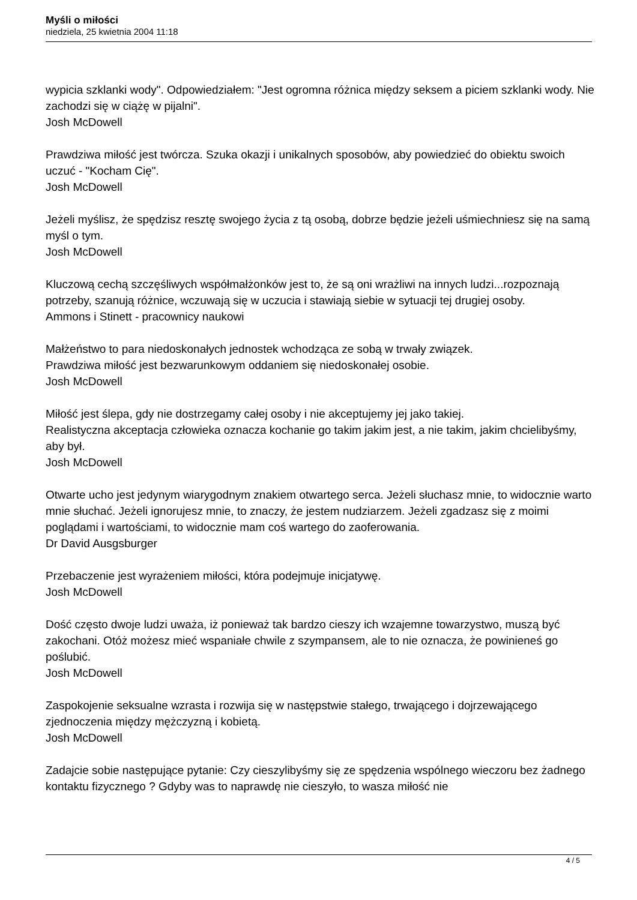Myśli o miłości
niedziela, 25 kwietnia 2004 11:18
wypicia szklanki wody". Odpowiedziałem: "Jest ogromna różnica między seksem a piciem szklanki wody. Nie zachodzi się w ciążę w pijalni".
Josh McDowell
Prawdziwa miłość jest twórcza. Szuka okazji i unikalnych sposobów, aby powiedzieć do obiektu swoich uczuć - "Kocham Cię".
Josh McDowell
Jeżeli myślisz, że spędzisz resztę swojego życia z tą osobą, dobrze będzie jeżeli uśmiechniesz się na samą myśl o tym.
Josh McDowell
Kluczową cechą szczęśliwych współmałżonków jest to, że są oni wrażliwi na innych ludzi...rozpoznają potrzeby, szanują różnice, wczuwają się w uczucia i stawiają siebie w sytuacji tej drugiej osoby.
Ammons i Stinett - pracownicy naukowi
Małżeństwo to para niedoskonałych jednostek wchodząca ze sobą w trwały związek.
Prawdziwa miłość jest bezwarunkowym oddaniem się niedoskonałej osobie.
Josh McDowell
Miłość jest ślepa, gdy nie dostrzegamy całej osoby i nie akceptujemy jej jako takiej.
Realistyczna akceptacja człowieka oznacza kochanie go takim jakim jest, a nie takim, jakim chcielibyśmy, aby był.
Josh McDowell
Otwarte ucho jest jedynym wiarygodnym znakiem otwartego serca. Jeżeli słuchasz mnie, to widocznie warto mnie słuchać. Jeżeli ignorujesz mnie, to znaczy, że jestem nudziarzem. Jeżeli zgadzasz się z moimi poglądami i wartościami, to widocznie mam coś wartego do zaoferowania.
Dr David Ausgsburger
Przebaczenie jest wyrażeniem miłości, która podejmuje inicjatywę.
Josh McDowell
Dość często dwoje ludzi uważa, iż ponieważ tak bardzo cieszy ich wzajemne towarzystwo, muszą być zakochani. Otóż możesz mieć wspaniałe chwile z szympansem, ale to nie oznacza, że powinieneś go poślubić.
Josh McDowell
Zaspokojenie seksualne wzrasta i rozwija się w następstwie stałego, trwającego i dojrzewającego zjednoczenia między mężczyzną i kobietą.
Josh McDowell
Zadajcie sobie następujące pytanie: Czy cieszylibyśmy się ze spędzenia wspólnego wieczoru bez żadnego kontaktu fizycznego ? Gdyby was to naprawdę nie cieszyło, to wasza miłość nie
4 / 5